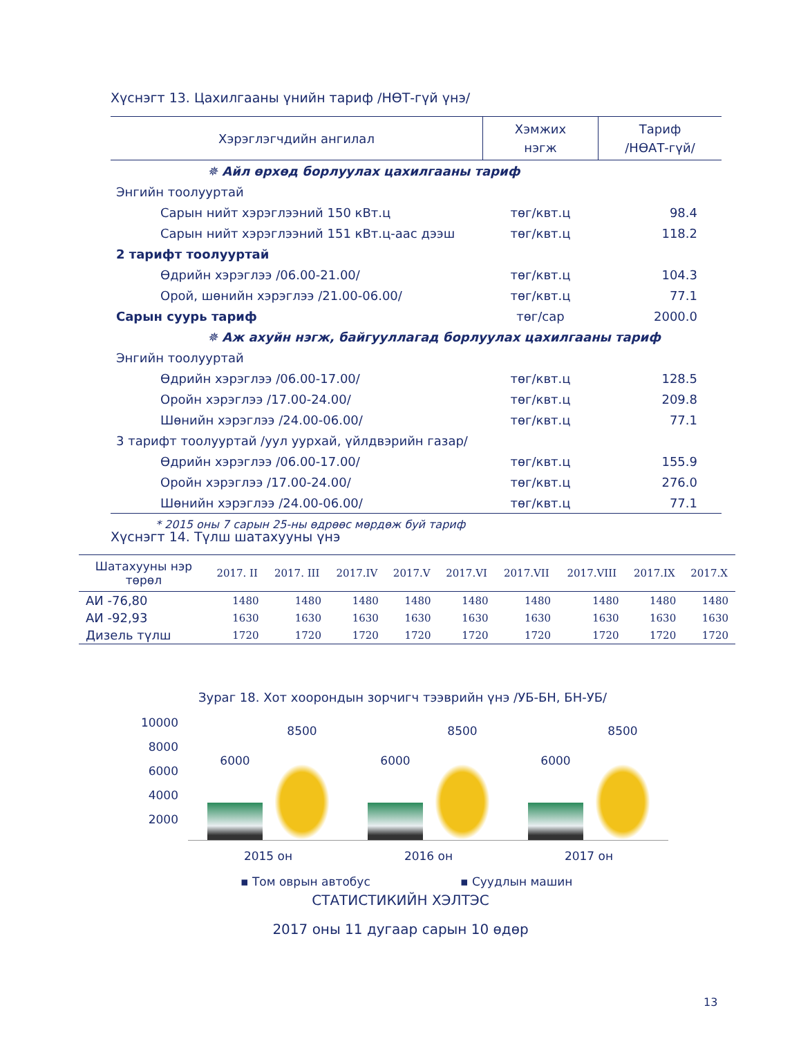Хүснэгт 13. Цахилгааны үнийн тариф /НӨТ-гүй үнэ/
| Хэрэглэгчдийн ангилал | Хэмжих нэгж | Тариф /НӨАТ-гүй/ |
| --- | --- | --- |
| ✵ Айл өрхөд борлуулах цахилгааны тариф | | |
| Энгийн тоолууртай | | |
| Сарын нийт хэрэглээний 150 кВт.ц | төг/квт.ц | 98.4 |
| Сарын нийт хэрэглээний 151 кВт.ц-аас дээш | төг/квт.ц | 118.2 |
| 2 тарифт тоолууртай | | |
| Өдрийн хэрэглээ /06.00-21.00/ | төг/квт.ц | 104.3 |
| Орой, шөнийн хэрэглээ /21.00-06.00/ | төг/квт.ц | 77.1 |
| Сарын суурь тариф | төг/сар | 2000.0 |
| ✵ Аж ахуйн нэгж, байгууллагад борлуулах цахилгааны тариф | | |
| Энгийн тоолууртай | | |
| Өдрийн хэрэглээ /06.00-17.00/ | төг/квт.ц | 128.5 |
| Оройн хэрэглээ /17.00-24.00/ | төг/квт.ц | 209.8 |
| Шөнийн хэрэглээ /24.00-06.00/ | төг/квт.ц | 77.1 |
| 3 тарифт тоолууртай /уул уурхай, үйлдвэрийн газар/ | | |
| Өдрийн хэрэглээ /06.00-17.00/ | төг/квт.ц | 155.9 |
| Оройн хэрэглээ /17.00-24.00/ | төг/квт.ц | 276.0 |
| Шөнийн хэрэглээ /24.00-06.00/ | төг/квт.ц | 77.1 |
| * 2015 оны 7 сарын 25-ны өдрөөс мөрдөж буй тариф | | |
Хүснэгт 14. Түлш шатахууны үнэ
| Шатахууны нэр төрөл | 2017. II | 2017. III | 2017.IV | 2017.V | 2017.VI | 2017.VII | 2017.VIII | 2017.IX | 2017.X |
| --- | --- | --- | --- | --- | --- | --- | --- | --- | --- |
| АИ -76,80 | 1480 | 1480 | 1480 | 1480 | 1480 | 1480 | 1480 | 1480 | 1480 |
| АИ -92,93 | 1630 | 1630 | 1630 | 1630 | 1630 | 1630 | 1630 | 1630 | 1630 |
| Дизель түлш | 1720 | 1720 | 1720 | 1720 | 1720 | 1720 | 1720 | 1720 | 1720 |
Зураг 18. Хот хоорондын зорчигч тээврийн үнэ /УБ-БН, БН-УБ/
10000
8000
6000
4000
2000
6000
8500
6000
8500
6000
8500
2015 он 2016 он 2017 он
▪ Том оврын автобус ▪ Суудлын машин
СТАТИСТИКИЙН ХЭЛТЭС
2017 оны 11 дугаар сарын 10 өдөр
13